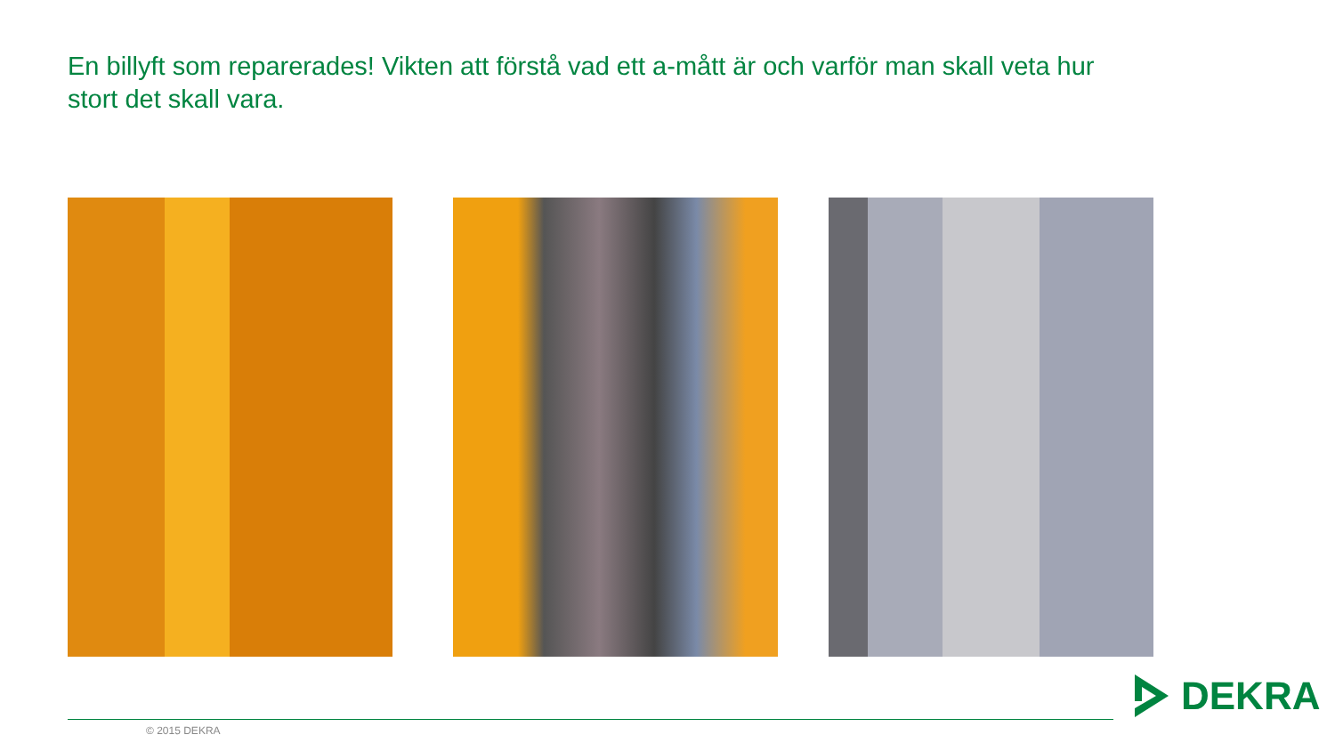En billyft som reparerades! Vikten att förstå vad ett a-mått är och varför man skall veta hur stort det skall vara.
© 2015 DEKRA
DEKRA